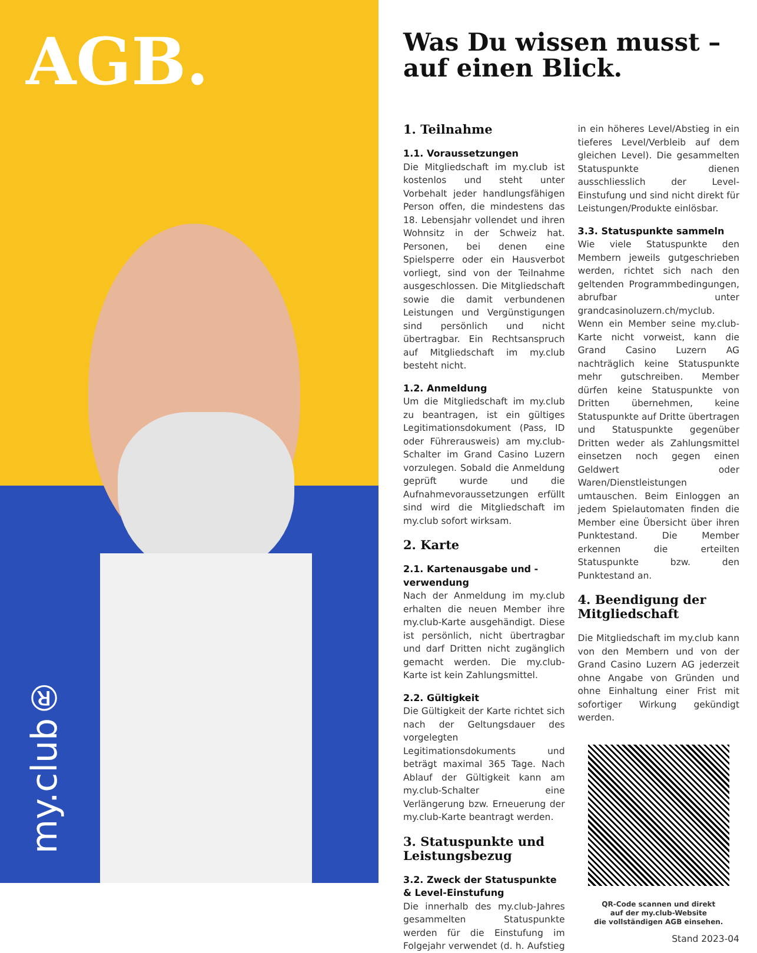AGB.
my.club®
Was Du wissen musst – auf einen Blick.
1. Teilnahme
1.1. Voraussetzungen
Die Mitgliedschaft im my.club ist kostenlos und steht unter Vorbehalt jeder handlungsfähigen Person offen, die mindestens das 18. Lebensjahr vollendet und ihren Wohnsitz in der Schweiz hat. Personen, bei denen eine Spielsperre oder ein Hausverbot vorliegt, sind von der Teilnahme ausgeschlossen. Die Mitgliedschaft sowie die damit verbundenen Leistungen und Vergünstigungen sind persönlich und nicht übertragbar. Ein Rechtsanspruch auf Mitgliedschaft im my.club besteht nicht.
1.2. Anmeldung
Um die Mitgliedschaft im my.club zu beantragen, ist ein gültiges Legitimationsdokument (Pass, ID oder Führerausweis) am my.club-Schalter im Grand Casino Luzern vorzulegen. Sobald die Anmeldung geprüft wurde und die Aufnahmevoraussetzungen erfüllt sind wird die Mitgliedschaft im my.club sofort wirksam.
2. Karte
2.1. Kartenausgabe und -verwendung
Nach der Anmeldung im my.club erhalten die neuen Member ihre my.club-Karte ausgehändigt. Diese ist persönlich, nicht übertragbar und darf Dritten nicht zugänglich gemacht werden. Die my.club-Karte ist kein Zahlungsmittel.
2.2. Gültigkeit
Die Gültigkeit der Karte richtet sich nach der Geltungsdauer des vorgelegten Legitimationsdokuments und beträgt maximal 365 Tage. Nach Ablauf der Gültigkeit kann am my.club-Schalter eine Verlängerung bzw. Erneuerung der my.club-Karte beantragt werden.
3. Statuspunkte und Leistungsbezug
3.2. Zweck der Statuspunkte & Level-Einstufung
Die innerhalb des my.club-Jahres gesammelten Statuspunkte werden für die Einstufung im Folgejahr verwendet (d. h. Aufstieg in ein höheres Level/Abstieg in ein tieferes Level/Verbleib auf dem gleichen Level). Die gesammelten Statuspunkte dienen ausschliesslich der Level-Einstufung und sind nicht direkt für Leistungen/Produkte einlösbar.
3.3. Statuspunkte sammeln
Wie viele Statuspunkte den Membern jeweils gutgeschrieben werden, richtet sich nach den geltenden Programmbedingungen, abrufbar unter grandcasinoluzern.ch/myclub. Wenn ein Member seine my.club-Karte nicht vorweist, kann die Grand Casino Luzern AG nachträglich keine Statuspunkte mehr gutschreiben. Member dürfen keine Statuspunkte von Dritten übernehmen, keine Statuspunkte auf Dritte übertragen und Statuspunkte gegenüber Dritten weder als Zahlungsmittel einsetzen noch gegen einen Geldwert oder Waren/Dienstleistungen umtauschen. Beim Einloggen an jedem Spielautomaten finden die Member eine Übersicht über ihren Punktestand. Die Member erkennen die erteilten Statuspunkte bzw. den Punktestand an.
4. Beendigung der Mitgliedschaft
Die Mitgliedschaft im my.club kann von den Membern und von der Grand Casino Luzern AG jederzeit ohne Angabe von Gründen und ohne Einhaltung einer Frist mit sofortiger Wirkung gekündigt werden.
QR-Code scannen und direkt
auf der my.club-Website
die vollständigen AGB einsehen.
Stand 2023-04